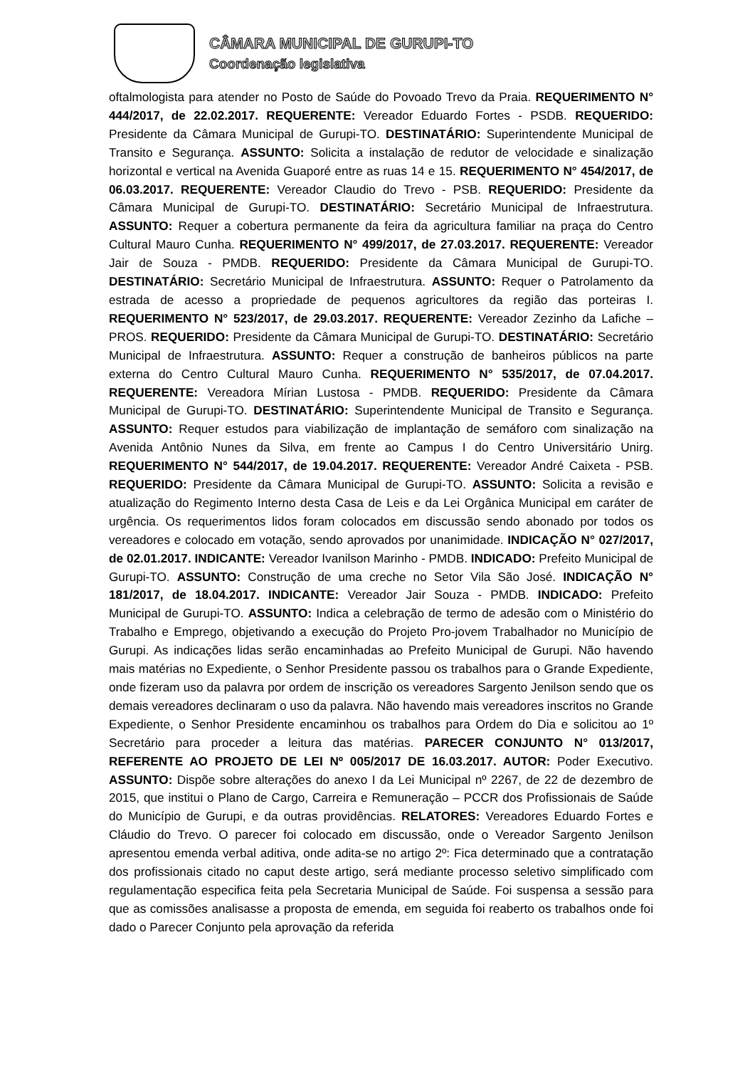CÂMARA MUNICIPAL DE GURUPI-TO
Coordenação legislativa
oftalmologista para atender no Posto de Saúde do Povoado Trevo da Praia. REQUERIMENTO N° 444/2017, de 22.02.2017. REQUERENTE: Vereador Eduardo Fortes - PSDB. REQUERIDO: Presidente da Câmara Municipal de Gurupi-TO. DESTINATÁRIO: Superintendente Municipal de Transito e Segurança. ASSUNTO: Solicita a instalação de redutor de velocidade e sinalização horizontal e vertical na Avenida Guaporé entre as ruas 14 e 15. REQUERIMENTO N° 454/2017, de 06.03.2017. REQUERENTE: Vereador Claudio do Trevo - PSB. REQUERIDO: Presidente da Câmara Municipal de Gurupi-TO. DESTINATÁRIO: Secretário Municipal de Infraestrutura. ASSUNTO: Requer a cobertura permanente da feira da agricultura familiar na praça do Centro Cultural Mauro Cunha. REQUERIMENTO N° 499/2017, de 27.03.2017. REQUERENTE: Vereador Jair de Souza - PMDB. REQUERIDO: Presidente da Câmara Municipal de Gurupi-TO. DESTINATÁRIO: Secretário Municipal de Infraestrutura. ASSUNTO: Requer o Patrolamento da estrada de acesso a propriedade de pequenos agricultores da região das porteiras I. REQUERIMENTO N° 523/2017, de 29.03.2017. REQUERENTE: Vereador Zezinho da Lafiche – PROS. REQUERIDO: Presidente da Câmara Municipal de Gurupi-TO. DESTINATÁRIO: Secretário Municipal de Infraestrutura. ASSUNTO: Requer a construção de banheiros públicos na parte externa do Centro Cultural Mauro Cunha. REQUERIMENTO N° 535/2017, de 07.04.2017. REQUERENTE: Vereadora Mírian Lustosa - PMDB. REQUERIDO: Presidente da Câmara Municipal de Gurupi-TO. DESTINATÁRIO: Superintendente Municipal de Transito e Segurança. ASSUNTO: Requer estudos para viabilização de implantação de semáforo com sinalização na Avenida Antônio Nunes da Silva, em frente ao Campus I do Centro Universitário Unirg. REQUERIMENTO N° 544/2017, de 19.04.2017. REQUERENTE: Vereador André Caixeta - PSB. REQUERIDO: Presidente da Câmara Municipal de Gurupi-TO. ASSUNTO: Solicita a revisão e atualização do Regimento Interno desta Casa de Leis e da Lei Orgânica Municipal em caráter de urgência. Os requerimentos lidos foram colocados em discussão sendo abonado por todos os vereadores e colocado em votação, sendo aprovados por unanimidade. INDICAÇÃO N° 027/2017, de 02.01.2017. INDICANTE: Vereador Ivanilson Marinho - PMDB. INDICADO: Prefeito Municipal de Gurupi-TO. ASSUNTO: Construção de uma creche no Setor Vila São José. INDICAÇÃO N° 181/2017, de 18.04.2017. INDICANTE: Vereador Jair Souza - PMDB. INDICADO: Prefeito Municipal de Gurupi-TO. ASSUNTO: Indica a celebração de termo de adesão com o Ministério do Trabalho e Emprego, objetivando a execução do Projeto Pro-jovem Trabalhador no Município de Gurupi. As indicações lidas serão encaminhadas ao Prefeito Municipal de Gurupi. Não havendo mais matérias no Expediente, o Senhor Presidente passou os trabalhos para o Grande Expediente, onde fizeram uso da palavra por ordem de inscrição os vereadores Sargento Jenilson sendo que os demais vereadores declinaram o uso da palavra. Não havendo mais vereadores inscritos no Grande Expediente, o Senhor Presidente encaminhou os trabalhos para Ordem do Dia e solicitou ao 1º Secretário para proceder a leitura das matérias. PARECER CONJUNTO N° 013/2017, REFERENTE AO PROJETO DE LEI Nº 005/2017 DE 16.03.2017. AUTOR: Poder Executivo. ASSUNTO: Dispõe sobre alterações do anexo I da Lei Municipal nº 2267, de 22 de dezembro de 2015, que institui o Plano de Cargo, Carreira e Remuneração – PCCR dos Profissionais de Saúde do Município de Gurupi, e da outras providências. RELATORES: Vereadores Eduardo Fortes e Cláudio do Trevo. O parecer foi colocado em discussão, onde o Vereador Sargento Jenilson apresentou emenda verbal aditiva, onde adita-se no artigo 2º: Fica determinado que a contratação dos profissionais citado no caput deste artigo, será mediante processo seletivo simplificado com regulamentação especifica feita pela Secretaria Municipal de Saúde. Foi suspensa a sessão para que as comissões analisasse a proposta de emenda, em seguida foi reaberto os trabalhos onde foi dado o Parecer Conjunto pela aprovação da referida